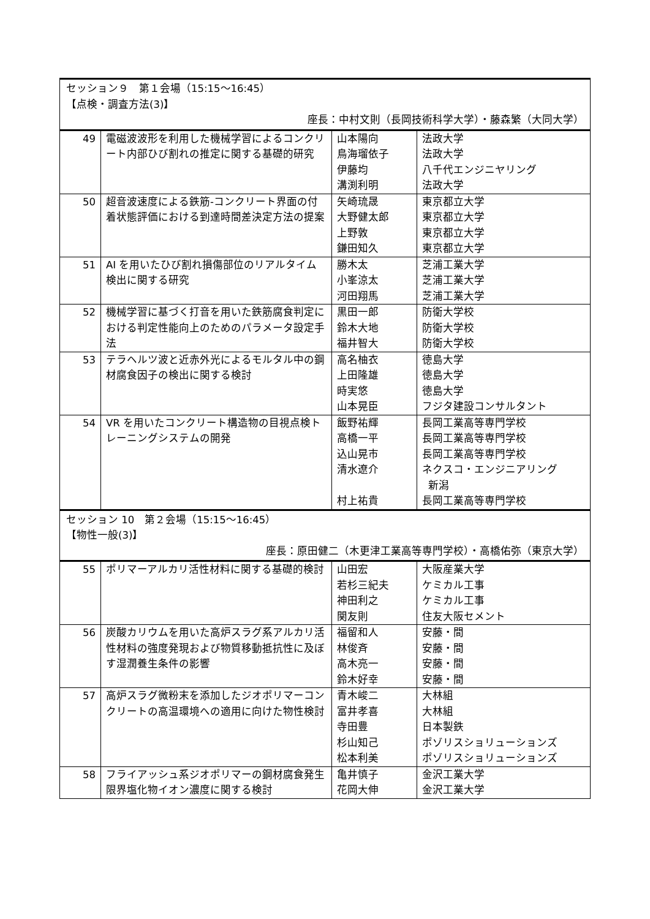| セッション９ 第１会場（15:15〜16:45） 【点検・調査方法(3)】 座長：中村文則（長岡技術科学大学）・藤森繁（大同大学） | | | |
| 49 | 電磁波波形を利用した機械学習によるコンクリート内部ひび割れの推定に関する基礎的研究 | 山本陽向 鳥海瑠依子 伊藤均 溝渕利明 | 法政大学 法政大学 八千代エンジニヤリング 法政大学 |
| 50 | 超音波速度による鉄筋-コンクリート界面の付着状態評価における到達時間差決定方法の提案 | 矢崎琉晟 大野健太郎 上野敦 鎌田知久 | 東京都立大学 東京都立大学 東京都立大学 東京都立大学 |
| 51 | AI を用いたひび割れ損傷部位のリアルタイム検出に関する研究 | 勝木太 小峯涼太 河田翔馬 | 芝浦工業大学 芝浦工業大学 芝浦工業大学 |
| 52 | 機械学習に基づく打音を用いた鉄筋腐食判定における判定性能向上のためのパラメータ設定手法 | 黒田一郎 鈴木大地 福井智大 | 防衛大学校 防衛大学校 防衛大学校 |
| 53 | テラヘルツ波と近赤外光によるモルタル中の鋼材腐食因子の検出に関する検討 | 高名柚衣 上田隆雄 時実悠 山本晃臣 | 徳島大学 徳島大学 徳島大学 フジタ建設コンサルタント |
| 54 | VR を用いたコンクリート構造物の目視点検トレーニングシステムの開発 | 飯野祐輝 高橋一平 込山晃市 清水遼介 村上祐貴 | 長岡工業高等専門学校 長岡工業高等専門学校 長岡工業高等専門学校 ネクスコ・エンジニアリング 新潟 長岡工業高等専門学校 |
| セッション 10 第２会場（15:15〜16:45） 【物性一般(3)】 座長：原田健二（木更津工業高等専門学校）・高橋佑弥（東京大学） | | | |
| 55 | ポリマーアルカリ活性材料に関する基礎的検討 | 山田宏 若杉三紀夫 神田利之 関友則 | 大阪産業大学 ケミカル工事 ケミカル工事 住友大阪セメント |
| 56 | 炭酸カリウムを用いた高炉スラグ系アルカリ活性材料の強度発現および物質移動抵抗性に及ぼす湿潤養生条件の影響 | 福留和人 林俊斉 高木亮一 鈴木好幸 | 安藤・間 安藤・間 安藤・間 安藤・間 |
| 57 | 高炉スラグ微粉末を添加したジオポリマーコンクリートの高温環境への適用に向けた物性検討 | 青木峻二 富井孝喜 寺田豊 杉山知己 松本利美 | 大林組 大林組 日本製鉄 ポゾリスショリューションズ ポゾリスショリューションズ |
| 58 | フライアッシュ系ジオポリマーの鋼材腐食発生限界塩化物イオン濃度に関する検討 | 亀井慎子 花岡大伸 | 金沢工業大学 金沢工業大学 |